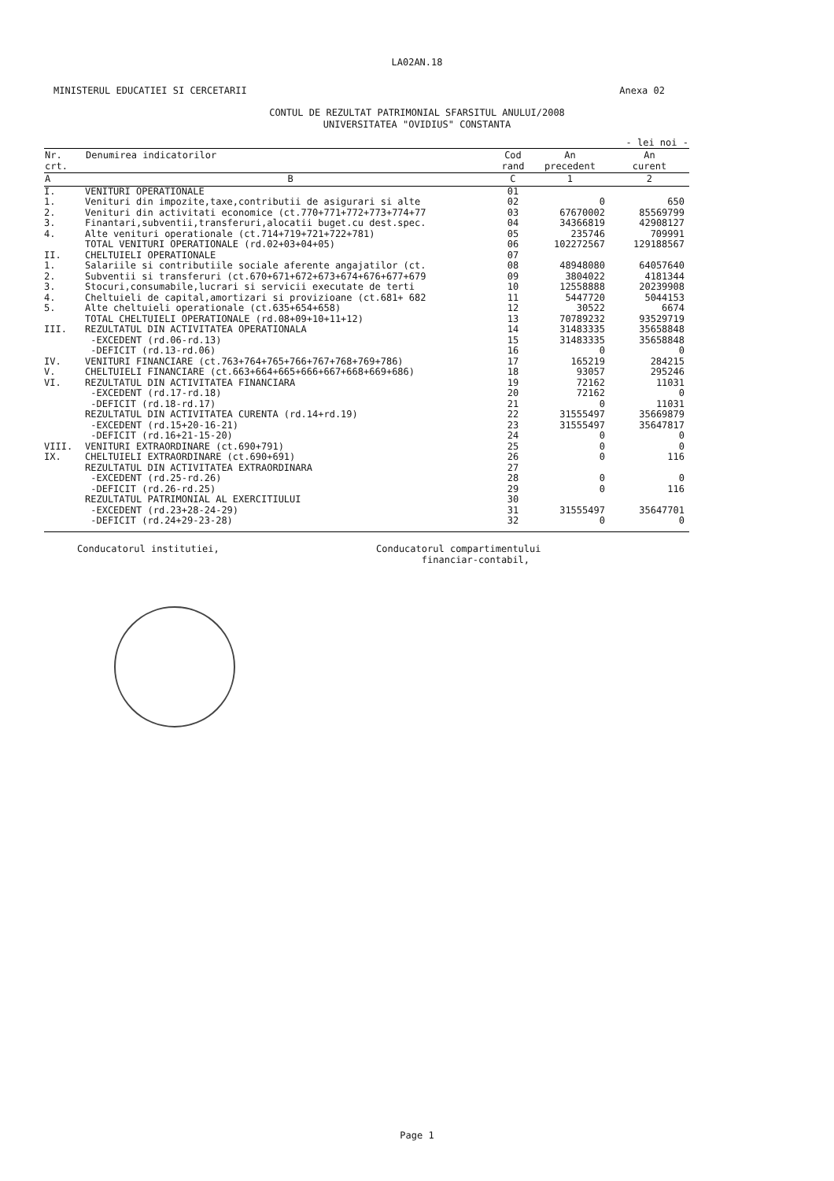LA02AN.18
MINISTERUL EDUCATIEI SI CERCETARII Anexa 02
CONTUL DE REZULTAT PATRIMONIAL SFARSITUL ANULUI/2008
UNIVERSITATEA "OVIDIUS" CONSTANTA
- lei noi -
| Nr. crt. | Denumirea indicatorilor | Cod rand | An precedent | An curent |
| --- | --- | --- | --- | --- |
| A | B | C | 1 | 2 |
| I. | VENITURI OPERATIONALE | 01 | | |
| 1. | Venituri din impozite,taxe,contributii de asigurari si alte | 02 | 0 | 650 |
| 2. | Venituri din activitati economice (ct.770+771+772+773+774+77 | 03 | 67670002 | 85569799 |
| 3. | Finantari,subventii,transferuri,alocatii buget.cu dest.spec. | 04 | 34366819 | 42908127 |
| 4. | Alte venituri operationale (ct.714+719+721+722+781) | 05 | 235746 | 709991 |
| | TOTAL VENITURI OPERATIONALE (rd.02+03+04+05) | 06 | 102272567 | 129188567 |
| II. | CHELTUIELI OPERATIONALE | 07 | | |
| 1. | Salariile si contributiile sociale aferente angajatilor (ct. | 08 | 48948080 | 64057640 |
| 2. | Subventii si transferuri (ct.670+671+672+673+674+676+677+679 | 09 | 3804022 | 4181344 |
| 3. | Stocuri,consumabile,lucrari si servicii executate de terti | 10 | 12558888 | 20239908 |
| 4. | Cheltuieli de capital,amortizari si provizioane (ct.681+ 682 | 11 | 5447720 | 5044153 |
| 5. | Alte cheltuieli operationale (ct.635+654+658) | 12 | 30522 | 6674 |
| | TOTAL CHELTUIELI OPERATIONALE (rd.08+09+10+11+12) | 13 | 70789232 | 93529719 |
| III. | REZULTATUL DIN ACTIVITATEA OPERATIONALA | 14 | 31483335 | 35658848 |
| | -EXCEDENT (rd.06-rd.13) | 15 | 31483335 | 35658848 |
| | -DEFICIT (rd.13-rd.06) | 16 | 0 | 0 |
| IV. | VENITURI FINANCIARE (ct.763+764+765+766+767+768+769+786) | 17 | 165219 | 284215 |
| V. | CHELTUIELI FINANCIARE (ct.663+664+665+666+667+668+669+686) | 18 | 93057 | 295246 |
| VI. | REZULTATUL DIN ACTIVITATEA FINANCIARA | 19 | 72162 | 11031 |
| | -EXCEDENT (rd.17-rd.18) | 20 | 72162 | 0 |
| | -DEFICIT (rd.18-rd.17) | 21 | 0 | 11031 |
| | REZULTATUL DIN ACTIVITATEA CURENTA (rd.14+rd.19) | 22 | 31555497 | 35669879 |
| | -EXCEDENT (rd.15+20-16-21) | 23 | 31555497 | 35647817 |
| | -DEFICIT (rd.16+21-15-20) | 24 | 0 | 0 |
| VIII. | VENITURI EXTRAORDINARE (ct.690+791) | 25 | 0 | 0 |
| IX. | CHELTUIELI EXTRAORDINARE (ct.690+691) | 26 | 0 | 116 |
| | REZULTATUL DIN ACTIVITATEA EXTRAORDINARA | 27 | | |
| | -EXCEDENT (rd.25-rd.26) | 28 | 0 | 0 |
| | -DEFICIT (rd.26-rd.25) | 29 | 0 | 116 |
| | REZULTATUL PATRIMONIAL AL EXERCITIULUI | 30 | | |
| | -EXCEDENT (rd.23+28-24-29) | 31 | 31555497 | 35647701 |
| | -DEFICIT (rd.24+29-23-28) | 32 | 0 | 0 |
Conducatorul institutiei, Conducatorul compartimentului
financiar-contabil,
Page 1